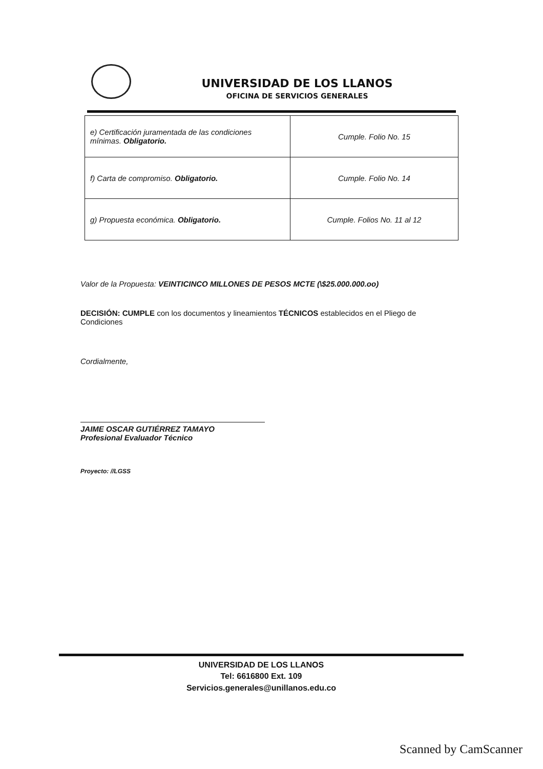UNIVERSIDAD DE LOS LLANOS
OFICINA DE SERVICIOS GENERALES
| e) Certificación juramentada de las condiciones mínimas. Obligatorio. | Cumple. Folio No. 15 |
| f) Carta de compromiso. Obligatorio. | Cumple. Folio No. 14 |
| g) Propuesta económica. Obligatorio. | Cumple. Folios No. 11 al 12 |
Valor de la Propuesta: VEINTICINCO MILLONES DE PESOS MCTE (\$25.000.000.oo)
DECISIÓN: CUMPLE con los documentos y lineamientos TÉCNICOS establecidos en el Pliego de Condiciones
Cordialmente,
JAIME OSCAR GUTIÉRREZ TAMAYO
Profesional Evaluador Técnico
Proyecto: //LGSS
UNIVERSIDAD DE LOS LLANOS
Tel: 6616800 Ext. 109
Servicios.generales@unillanos.edu.co
Scanned by CamScanner